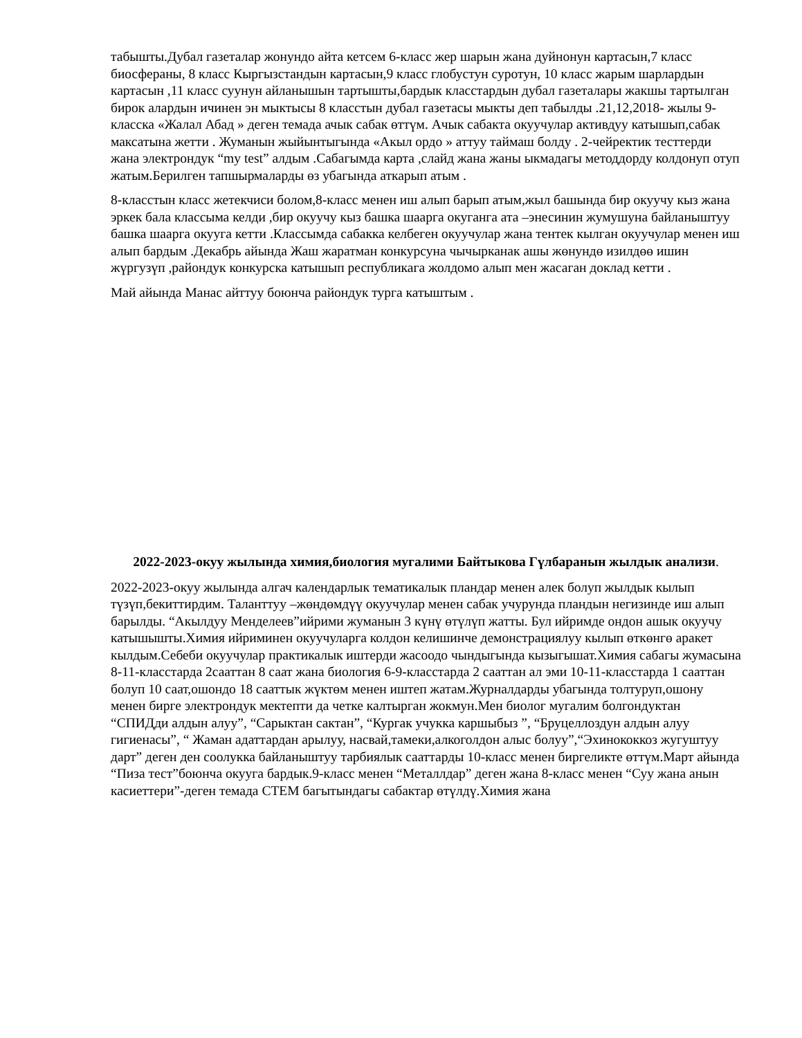табышты.Дубал газеталар жонундо айта кетсем 6-класс жер шарын жана дуйнонун картасын,7 класс биосфераны, 8 класс Кыргызстандын картасын,9 класс глобустун суротун, 10 класс жарым шарлардын картасын ,11 класс суунун айланышын тартышты,бардык класстардын дубал газеталары жакшы тартылган бирок алардын ичинен эн мыктысы 8 класстын дубал газетасы мыкты деп табылды .21,12,2018- жылы 9-класска «Жалал Абад » деген темада ачык сабак өттүм. Ачык сабакта окуучулар активдуу катышып,сабак максатына жетти . Жуманын жыйынтыгында «Акыл ордо » аттуу таймаш болду . 2-чейректик тесттерди жана электрондук “my test” алдым .Сабагымда карта ,слайд жана жаны ыкмадагы методдорду колдонуп отуп жатым.Берилген тапшырмаларды өз убагында аткарып атым .
8-класстын класс жетекчиси болом,8-класс менен иш алып барып атым,жыл башында бир окуучу кыз жана эркек бала классыма келди ,бир окуучу кыз башка шаарга окуганга ата –энесинин жумушуна байланыштуу башка шаарга окууга кетти .Классымда сабакка келбеген окуучулар жана тентек кылган окуучулар менен иш алып бардым .Декабрь айында Жаш жаратман конкурсуна чычырканак ашы жөнундө изилдөө ишин жүргузүп ,райондук конкурска катышып республикага жолдомо алып мен жасаган доклад кетти .
Май айында Манас айттуу боюнча райондук турга катыштым .
2022-2023-окуу жылында химия,биология мугалими Байтыкова Гүлбаранын жылдык анализи.
2022-2023-окуу жылында алгач календарлык тематикалык пландар менен алек болуп жылдык кылып түзүп,бекиттирдим. Таланттуу –жөндөмдүү окуучулар менен сабак учурунда пландын негизинде иш алып барылды. “Акылдуу Менделеев”ийрими жуманын 3 күнү өтүлүп жатты. Бул ийримде ондон ашык окуучу катышышты.Химия ийриминен окуучуларга колдон келишинче демонстрациялуу кылып өткөнгө аракет кылдым.Себеби окуучулар практикалык иштерди жасоодо чындыгында кызыгышат.Химия сабагы жумасына 8-11-класстарда 2сааттан 8 саат жана биология 6-9-класстарда 2 сааттан ал эми 10-11-класстарда 1 сааттан болуп 10 саат,ошондо 18 сааттык жүктөм менен иштеп жатам.Журналдарды убагында толтуруп,ошону менен бирге электрондук мектепти да четке калтырган жокмун.Мен биолог мугалим болгондуктан “СПИДди алдын алуу”, “Сарыктан сактан”, “Кургак учукка каршыбыз ”, “Бруцеллоздун алдын алуу гигиенасы”, “ Жаман адаттардан арылуу, насвай,тамеки,алкоголдон алыс болуу”,“Эхинококкоз жугуштуу дарт” деген ден соолукка байланыштуу тарбиялык сааттарды 10-класс менен биргеликте өттүм.Март айында “Пиза тест”боюнча окууга бардык.9-класс менен “Металлдар” деген жана 8-класс менен “Суу жана анын касиеттери”-деген темада СТЕМ багытындагы сабактар өтүлдү.Химия жана